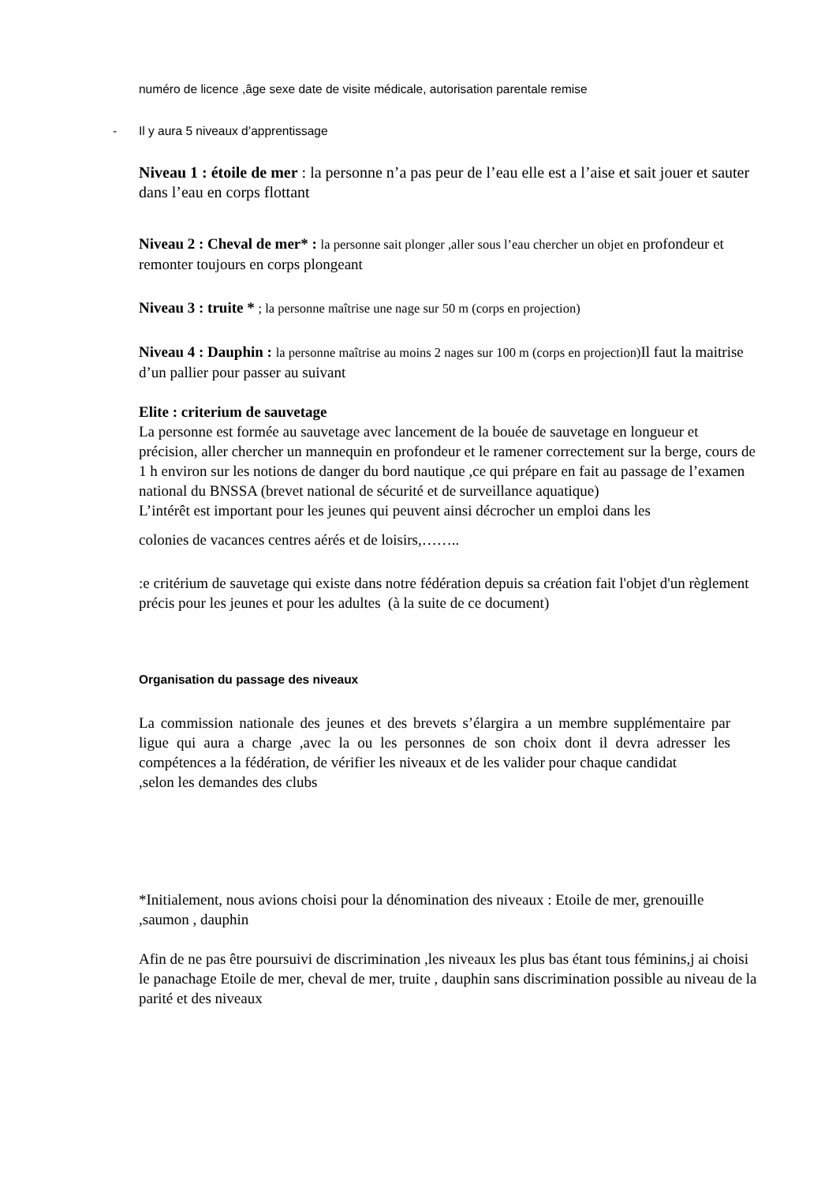numéro de licence ,âge sexe date de visite médicale, autorisation parentale remise
- Il y aura 5 niveaux d’apprentissage
Niveau 1 : étoile de mer : la personne n’a pas peur de l’eau elle est a l’aise et sait jouer et sauter dans l’eau en corps flottant
Niveau 2 : Cheval de mer* : la personne sait plonger ,aller sous l’eau chercher un objet en profondeur et remonter toujours en corps plongeant
Niveau 3 : truite * ; la personne maîtrise une nage sur 50 m (corps en projection)
Niveau 4 : Dauphin : la personne maîtrise au moins 2 nages sur 100 m (corps en projection) Il faut la maitrise d’un pallier pour passer au suivant
Elite : criterium de sauvetage
La personne est formée au sauvetage avec lancement de la bouée de sauvetage en longueur et précision, aller chercher un mannequin en profondeur et le ramener correctement sur la berge, cours de 1 h environ sur les notions de danger du bord nautique ,ce qui prépare en fait au passage de l’examen national du BNSSA (brevet national de sécurité et de surveillance aquatique)
L’intérêt est important pour les jeunes qui peuvent ainsi décrocher un emploi dans les
colonies de vacances centres aérés et de loisirs,……..
:e critérium de sauvetage qui existe dans notre fédération depuis sa création fait l'objet d'un règlement précis pour les jeunes et pour les adultes (à la suite de ce document)
Organisation du passage des niveaux
La commission nationale des jeunes et des brevets s’élargira a un membre supplémentaire par ligue qui aura a charge ,avec la ou les personnes de son choix dont il devra adresser les compétences a la fédération, de vérifier les niveaux et de les valider pour chaque candidat
,selon les demandes des clubs
*Initialement, nous avions choisi pour la dénomination des niveaux : Etoile de mer, grenouille ,saumon , dauphin
Afin de ne pas être poursuivi de discrimination ,les niveaux les plus bas étant tous féminins,j ai choisi le panachage Etoile de mer, cheval de mer, truite , dauphin sans discrimination possible au niveau de la parité et des niveaux